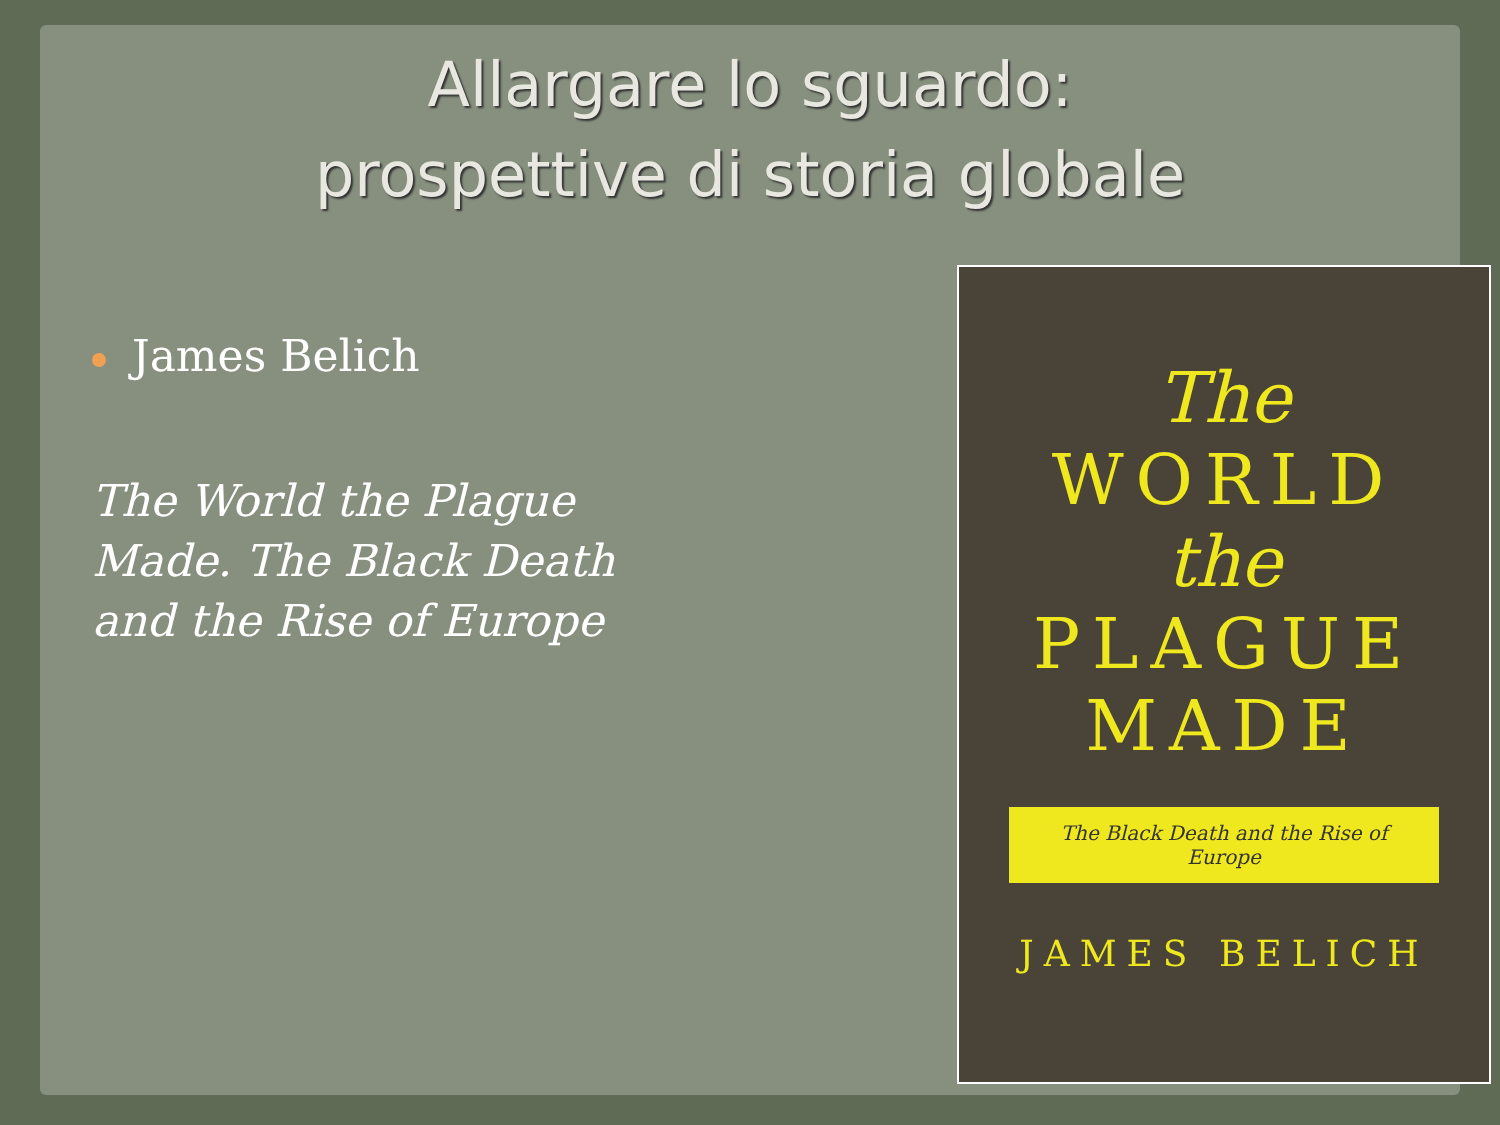Allargare lo sguardo:
prospettive di storia globale
James Belich
The World the Plague Made. The Black Death and the Rise of Europe
The
WORLD
the
PLAGUE
MADE
The Black Death and the Rise of Europe
JAMES BELICH